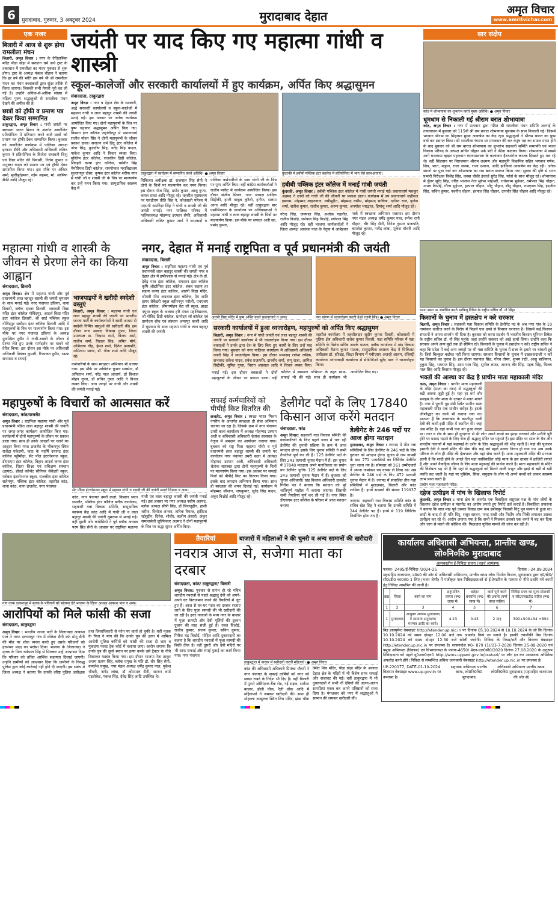6 मुरादाबाद, गुरुवार, 3 अक्टूबर 2024
मुरादाबाद देहात
अमृत विचार
www.amritvichar.com
एक नजर
बिलारी में आज से शुरू होगा रामलीला मंचन
बिलारी, अमृत विचार : नगर के ऐतिहासिक मंदिर पीडा खेड़ा में सनातन धर्म अर्थ ट्रस्ट के तत्वाधान में रामलीला का मंचन गुरुवार से शुरू होगा। ट्रस्ट के अध्यक्ष पंकज चौहान ने बताया कि हर वर्ष की भांति इस वर्ष भी श्री रामलीला मंचन का मंचन कलाकारों द्वारा सुंदर तरीके से किया जाएगा। जिसकी सभी तैयारी पूरी कर ली गई है। उन्होंने अधिक-से-अधिक संख्या में महिला पुरुष श्रद्धालुओं से रामलीला मंचन देखने की अपील की है।
छात्रों को ट्रॉफी व प्रमाण पत्र देकर किया सम्मानित
ठाकुरद्वारा, अमृत विचार : गांधी जयंती पर स्वच्छता भारत मिशन के अंतर्गत आयोजित प्रतियोगिता में प्रतिभाग करने वाले छात्रों को प्रमाण पत्र ट्रॉफी देकर सम्मानित किया। बुधवार को आयोजित कार्यक्रम में पालिका अध्यक्ष इरफान सैफी और अधिशासी अधिकारी ललित कुमार ने प्रतियोगिता के विजेता सरस्वती शिशु एवं विद्या मंदिर की प्रियांशी, नितेश कुमार व अनुष्का यादव को प्रमाण पत्र एवं ट्रॉफी देकर सम्मानित किया गया। इस मौके पर अंकित शर्मा, मुजीबुर्रहमान, नईम अहमद, मो. आसिफ सैफी आदि मौजूद रहे।
जयंती पर याद किए गए महात्मा गांधी व शास्त्री
स्कूल-कालेजों और सरकारी कार्यालयों में हुए कार्यक्रम, अर्पित किए श्रद्धासुमन
संवाददाता, ठाकुरद्वारा
अमृत विचार : नगर व देहात क्षेत्र के सरकारी, अर्द्ध सरकारी कार्यालयों व स्कूल-कालेजों में महात्मा गांधी व लाल बहादुर शास्त्री की जयंती मनाई गई। इस अवसर पर अनेक कार्यक्रम आयोजित किए गए। दोनों महापुरुषों के चित्र पर पुष्प चढ़ाकर श्रद्धासुमन अर्पित किए गए। किसान इंटर कॉलेज जहांगीरपुर में प्रधानाचार्य राजीव मोहन सिंह ने दोनों महापुरुषों के जीवन प्रकाश डाला। सनातन धर्म हिंदू इंटर कॉलेज में नरेश सिंह, कुलदीप सिंह, यतेंद्र सिंह बादल, पाकेश कुमार आदि ने विचार व्यक्त किए। मुस्लिम इंटर कॉलेज, राजकीय डिग्री कॉलेज, शिवहरि कन्या इंटर कॉलेज, धर्मवीर सिंह मेमोरियल डिग्री कॉलेज, रामगोपाल महाविद्यालय सुल्तानपुर दोस्त, कृषक इंटर कॉलेज शरीफ नगर में गांधी जी व शास्त्री जी के चित्र पर माल्यार्पण कर उन्हें नमन किया गया। सामुदायिक स्वास्थ्य केंद्र में
ठाकुरद्वारा में कार्यक्रम में सम्मानित करते अतिथि। ● अमृत विचार
कुंदरकी में हबीबी पब्लिक इंटर कालेज में प्रतियोगिता में भाग लेते छात्र-छात्राएं।
चिकित्सा अधीक्षक डॉ. राजपाल सिंह सैनी ने दोनों के चित्रों पर माल्यार्पण कर नमन किया। इस दौरान नरेश सिंह, प्रमोद कुमार, आशु गुप्ता, कमल रावत आदि मौजूद रहे। तहसील मुख्यालय पर एसडीएम प्रीति सिंह ने, कोतवाली परिसर में एएसपी अमरिंदर सिंह ने गांधी व शास्त्री जी की जयंती मनाई। नगर पालिका परिषद में पालिकाध्यक्ष मोहम्मद इरफान सैफी, अधिशासी अधिकारी ललित कुमार आर्य ने सभासदों व पालिका कर्मचारियों के साथ गांधी जी के चित्र पर पुष्प अर्पित किए। वहीं कांग्रेस कार्यकर्ताओं ने राजीव मार्केट में कार्यक्रम आयोजित किया। इस दौरान संजीव सिंघल, नगर अध्यक्ष सादिक सिद्दीकी, हाजी याकूब कुरैशी, हनीफ, सलमा आगा आदि मौजूद रहे। वहीं ठाकुरद्वारा बार एसोसिएशन के कार्यालय पर अधिवक्ताओं ने महात्मा गांधी व लाल बहादुर शास्त्री के चित्रों पर माल्यार्पण किया। इस मौके पर सफदर अली खा, प्रमोद कुमार,
हबीबी पब्लिक इंटर कॉलेज में मनाई गांधी जयंती
कुंदरकी, अमृत विचार : हबीबी पब्लिक इंटर कॉलेज में गांधी जयंती मनाई गई। प्रधानाचार्य मशकूर अहमद ने छात्रों को गांधी जी की जीवनी पर प्रकाश डाला। कार्यक्रम में उप प्रधानाचार्य जहीरुल इस्लाम, मोहम्मद शाहनवाज, वसीमुद्दीन, मोहम्मद वसीम, मोहम्मद साकिब, दानिश राज, बृजेश शर्मा, सतीश कुमार, राजीव कुमार, अरुण कुमार, अनमोल भारद्वाज, हिमांशु शर्मा आदि मौजूद रहे।
नरेन्द्र सिंह, जयपाल सिंह, अशोक गहलौत, राजीव विश्नोई, धर्मपाल सिंह विश्नोई, श्योराज सिंह आदि मौजूद रहे। वहीं भाजपा कार्यकर्ताओं ने जिला अध्यक्ष आकाश पाल के नेतृत्व में आंबेडकर पार्क में स्वच्छता अभियान चलाया। इस दौरान नगर मंडल अध्यक्ष धर्मेंद्र कुमार पाल, रूपेश रानी चौहान, वीर सिंह सैनी, दिनेश कुमार प्रजापति, कमलेश कुमार, नागेंद्र लांबा, मुकेश चौधरी आदि मौजूद रहे।
सार संक्षेप
कांठ में शोभायात्रा का शुभारंभ करते मुख्य अतिथि। ● अमृत विचार
धूमधाम से निकाली गई श्रीराम बरात शोभायात्रा
कांठ, अमृत विचार : नगर में प्रशासन द्वारा गठित श्री रामलीला मंचन समिति अरगाई के तत्वावधान में बुधवार को 115वीं श्री राम बारात शोभायात्रा धूमधाम के साथ निकाली गई। जिसमें भगवान श्रीराम का सिंहासन मुख्य आकर्षण का केंद्र रहा। श्रद्धालुओं ने श्रीराम बारात का पुष्प वर्षा कर स्वागत किया। श्री रामलीला रंगमंच पर मंगलवार की रात धनुष यज्ञ का सफल मंचन होने के बाद बुधवार को श्री राम बारात शोभायात्रा का शुभारंभ सहकारी समिति सभापति एवं भारत विकास परिषद के अध्यक्ष सचिन चौहान उर्फ बंटी ने फीता काटकर किया। शोभायात्रा में सबसे आगे घनश्याम व्हाइट पहलवान व्यायामशाला के कलाकार हैरतअंगेज करतब दिखाते हुए चल रहे थे। वहीं सिंहासन पर विराजमान श्रीराम लक्ष्मण और महामुनि विश्वामित्र सहित भगवान गणेश, शिव, भरत, शत्रुघ्न, राजा जनक, राजा दशरथ, आदि झांकियां आकर्षण का केंद्र रही। अनेक स्थानों पर पुष्प वर्षा कर शोभायात्रा का राम बारात स्वागत किया गया। सुरक्षा की दृष्टि से थाना प्रभारी निरीक्षक विजेंद्र सिंह, कस्बा चौकी इंचार्ज सुरेंद्र सिंह, फोर्स के साथ मौजूद रहे। शोभायात्रा में कुँवर सुरेंद्र सिंह, वरिष्ठ भाजपा नेता मुकेश माहेश्वरी, राधेश्याम भुईयार, धर्मपाल सिंह चौहान, अभय विश्नोई, गौरव भुईयार, हरपाल चौहान, सीटू चौहान, बीनू चौहान, रामकृष्ण सिंह, इंद्रजीत सिंह, सचिन कुमार, नवनीत चौहान, हरपाल सिंह चौहान, दानवीर सिंह चौहान आदि मौजूद रहे।
महात्मा गांधी व शास्त्री के जीवन से प्रेरणा लेने का किया आह्वान
संवाददाता, डिलारी
अमृत विचार: क्षेत्र में महात्मा गांधी और पूर्व प्रधानमंत्री लाल बहादुर शास्त्री की जयंती धूमधाम के साथ मनाई गई। नगर पंचायत ढकिया, थाना डिलारी, ब्लॉक दफ्तर डिलारी, सरस्वती विद्या मंदिर इंटर कॉलेज गोविंदपुर, आदर्श विद्या मंदिर इंटर कॉलेज डिलारी, श्री साईं पब्लिक स्कूल गोविंदपुर सर्वोदय इंटर कॉलेज डिलारी आदि में महापुरुषों के चित्र पर माल्यार्पण किया गया। इस मौके पर नगर पंचायत ढकिया के अध्यक्ष मुजम्मिल हुसैन ने गांधी-शास्त्री के जीवन से प्रेरणा लेते हुए उनके मार्गदर्शन पर चलने को प्रेरित किया। इस दौरान इस मौके पर अधिशासी अधिकारी प्रियंका कुमारी, रिफाकत हुसैन, रऊफ सभासद व सफाई
भाजपाइयों ने खरीदी स्वदेशी वस्तुएं
बिलारी, अमृत विचार : महात्मा गांधी एवं लाल बहादुर शास्त्री की जयंती पर भारतीय जनता पार्टी के कार्यकर्ताओं ने खादी आश्रम से स्वदेशी निर्मित वस्तुओं की खरीदारी की। इस दौरान नगर अध्यक्ष विकास गुप्ता, जिला उपाध्यक्ष डा. विश्वास शर्मा, विजय शर्मा, राजीव शर्मा, निहाल सिंह, अमित मौर्य, अभिलाष गौड़, हेमंत शर्मा, दिनेश प्रजापति, अमिताभ सागर, डॉ. गीता शर्मा आदि मौजूद रहे।
कर्मचारियों के साथ स्वच्छता अभियान भी चलाया गया। इस मौके पर अखिलेश कुमार सक्सेना, डॉ अमिताभ शर्मा, नरेंद्र पाल आचार्य, डॉ विशाल मोहन गुप्ता, डॉ सचिन गुप्ता आदि ने विचार व्यक्त किए। अन्य जगहों पर गांधी और शास्त्री की जयंती मनाई गई।
नगर, देहात में मनाई राष्ट्रपिता व पूर्व प्रधानमंत्री की जयंती
संवाददाता, बिलारी
अमृत विचार : राष्ट्रपिता महात्मा गांधी एवं पूर्व प्रधानमंत्री लाल बहादुर शास्त्री की जयंती नगर व देहात क्षेत्र में हर्षोल्लास से मनाई गई। क्षेत्र के डॉ. देवेंद्र पाल इंटर कॉलेज, रामरतन इंटर कॉलेज कृषि औद्योगिक इंटर कॉलेज, शंकर सहाय हर सहाय कन्या इंटर कॉलेज, आरपी विद्या मंदिर, श्रीमती मीरा अग्रवाल इंटर कॉलेज, प्रेम शांति हायर सेकेंडरी स्कूल बहीरनपुर नरौली, एचएसए इंटर कॉलेज, श्रीमनमोहन वैद्य जी स्कूल, ब्राइट फ्यूचर स्कूल के अलावा हरि मंगल महाविद्यालय, श्री गोविंद डिग्री कॉलेज, ग्रामोदय लॉ कॉलेज एवं ग्रामोदय शोध एवं संस्थान अमरपुर काशी आदि में धूमधाम के साथ महात्मा गांधी व लाल बहादुर शास्त्री की जयंती
आरपी विद्या मंदिर में पुष्प अर्पित करते प्रधानाचार्य व अन्य।
नपा प्रांगण में ध्वजारोहण करती ईओ रजनी सिंह। ● अमृत विचार
सरकारी कार्यालयों में हुआ ध्वजारोहण, महापुरुषों को अर्पित किए श्रद्धासुमन
बिलारी, अमृत विचार : नगर में गांधी जयंती एवं लाल बहादुर शास्त्री की जयंती पर सरकारी कार्यालय में भी ध्वजारोहण किया गया। इस दौरान वक्ताओं ने उनके द्वारा देश के लिए किए हुए कार्यों के लिए उन्हें याद किया गया। बुधवार को नगर पालिका कार्यालय में अधिशासी अधिकारी रजनी सिंह ने ध्वजारोहण किया। इस दौरान सभासद राकेश रफीक, सभासद राकेश यादव, प्रवेश प्रजापति, दानवीर शर्मा, हप्पू राजा, आमिल सिद्दीकी, सुमित गुप्ता, चिराग अग्रवाल आदि ने विचार व्यक्त किए। तहसील कार्यालय में तहसीलदार सुदीप कुमार तिवारी, कोतवाली में पुलिस क्षेत्र अधिकारी राजेश कुमार तिवारी, गन्ना समिति परिसर में गन्ना समिति के विशेष सचिव आरके पाठक, ब्लॉक कार्यालय में खंड विकास अधिकारी चैतन्य कुमार पाठक, सामुदायिक स्वास्थ्य केंद्र में चिकित्सा अधीक्षक डॉ. हरिश्चंद्र, शिक्षा विभाग में एबीएसए अजरहे आलम, रजिस्ट्री कार्यालय आंगनवाड़ी कार्यालय में सीडीपीओ सुरेंद्र पाल ने ध्वजारोहण किया।
मनाई गई। इस दौरान वक्ताओं ने दोनों महापुरुषों के जीवन पर प्रकाश डाला। वहीं कॉलेज में स्वच्छता अभियान के तहत साफ-सफाई भी की गई। साथ ही कार्यक्रम भी आयोजित किए गए।
महापुरुषों के विचारों को आत्मसात करें
संवाददाता, कांठ/छजलैट
अमृत विचार : राष्ट्रपिता महात्मा गांधी और पूर्व प्रधानमंत्री पंडित लाल बहादुर शास्त्री की जयंती पर जगह-जगह कार्यक्रम आयोजित किए गए। कार्यक्रमों में दोनों महापुरुषों के जीवन पर प्रकाश डाला गया। साथ ही उनके आदर्शों पर चलने का आह्वान किया गया। छजलैट के भीकनपुर स्थित राजेंद्रा एकेडमी, कांठ के महर्षि दयानंद इंटर कॉलेज पट्टीमौढ़ा, सेंट पॉल इंटरनेशनल स्कूल, डीएसएम इंटर कॉलेज, बिहार आदर्श कन्या इंटर कॉलेज, जिला शिक्षा एवं प्रशिक्षण संस्थान (डायट), हॉवर्ड कॉन्वेंट सीनियर सेकेंडरी स्कूल, ग्लोबल इंटरनेशनल स्कूल, राजकीय इंटर कॉलेज सलेमपुर, पब्लिक इंटर कॉलेज, तहसील कांठ, थाना कांठ, थाना छजलैट, नगर पंचायत
सेंट पॉल्स इंटरनेशनल स्कूल में महात्मा गांधी व शास्त्री जी की जयंती मनाते शिक्षक व अन्य।
कांठ, नगर पंचायत उमरी कलां, किसान भवन छजलैट, पब्लिक इंटर कॉलेज ब्लॉक कार्यालय, सहकारी गन्ना विकास समिति, सामुदायिक स्वास्थ्य केंद्र कांठ आदि में गांधी जी व लाल बहादुर शास्त्री की जयंती धूमधाम से मनाई गई। वहीं दूसरी ओर कांग्रेसियों ने पूर्व ब्लॉक अध्यक्ष परम सिंह सैनी के आवास पर राष्ट्रपिता महात्मा गांधी एवं लाल बहादुर शास्त्री की जयंती मनाई गई। इस अवसर पर नगर अध्यक्ष नसीम अहमद, ब्लॉक अध्यक्ष सीपी सिंह, डॉ सिराजुद्दीन, हाजी शरीफ, फ़िरोज अनवर, तारिक रियाज, हाफ़िज रईसुद्दीन, दिनेश, शौवीर, कलीम अंसारी, अंकुर समाजसेवी जुल्फिकार अहमद ने दोनों महापुरुषों के चित्र पर श्रद्धा सुमन अर्पित किए।
सफाई कर्मचारियों को पीपीई किट वितरित की
छजलैट, अमृत विचार : स्वच्छ भारत मिशन नगरीय के अन्तर्गत स्वच्छता ही सेवा अभियान चलाया जा रहा है। जिसके क्रम में नगर पंचायत उमरी कलां कार्यालय में अध्यक्ष मोहम्मद उस्मान अली व अधिशासी अधिकारी श्वेतांक सारस्वत के नेतृत्व में श्रमदान का आयोजन कराया गया। बुधवार को राष्ट्र पिता महात्मा गाँधी व पूर्व प्रधानमंत्री लाल बहादुर शास्त्री की जयंती पर कार्यालय नगर पंचायत उमरी कलां में अध्यक्ष मोहम्मद उस्मान अली, अधिशासी अधिकारी श्वेतांक सारस्वत द्वारा दोनों महापुरुषों के चित्रों पर माल्यार्पण किया गया। इस अवसर पर सफाई मित्रों को पीपीई किट का वितरण किया गया। इसके बाद श्रमदान अभियान किया गया। साथ ही स्वच्छता की शपथ दिलाई गई। कार्यक्रम में मोहम्मद जीशान, जयकुमार, सुरेंद्र सिंह यादव, अंकुर विश्नोई आदि मौजूद रहे।
डेलीगेट पदों के लिए 17840 किसान आज करेंगे मतदान
संवाददाता, कांठ
अमृत विचार: सहकारी गन्ना विकास समिति की कार्यकारिणी के लिए पहले चरण में चल रही डेलीगेट की चुनावी प्रक्रिया के क्रम में आज मतदान होगा। इसके लिए चुनाव समिति ने सभी तैयारियां पूर्ण कर ली हैं। 125 डेलीगेट पदों के लिए 243 प्रत्याशी चुनाव मैदान में हैं। इस चुनाव में 17840 मतदाता अपने मताधिकार का प्रयोग कर डेलीगेट चुनेंगे। 125 डेलीगेट पदों के लिए 243 प्रत्याशी चुनाव मैदान में हैं। बुधवार को चुनाव अधिकारी/ खंड विकास अधिकारी छजलैट गिरीश पंत ने बताया कि मतदान को पूरे शांतिपूर्ण माहौल में कराया जाएगा। जिसकी सभी तैयारियां पूर्ण कर ली गई हैं। नगर स्थित डीएसएम इंटर कॉलेज के परिसर में आज मतदान कराया
डेलीगेट के 246 पदों पर आज होगा मतदान
मुरादाबाद, अमृत विचार : जनपद में तीन गन्ना समितियों के लिए डेलीगेट के 246 पदों के लिए गुरुवार को मतदान होगा। चुनाव में नाम वापसी के बाद 772 प्रत्याशियों का निर्विरोध डेलीगेट चुना जाना तय है। सोमवार को 261 उम्मीदवारों ने अपना नामांकन पत्र वापस ले लिया था। अब डेलीगेट के 246 पदों के लिए 472 प्रत्याशी चुनाव मैदान में हैं। जनपद में संचालित तीन गन्ना समितियों में मुरादाबाद, बिलारी और कांठ शामिल हैं। इनमें सदस्यों की संख्या 119937 है।
जाएगा। सहकारी गन्ना विकास समिति कांठ के सचिव खेत सिंह ने बताया कि उनकी समिति में 244 डेलीगेट पद हैं। इनमें से 119 निर्विरोध निर्वाचित होना तय है।
धरना स्थल पर संबोधित करते भाकियू टिकैत के राष्ट्रीय सचिव डॉ. नौ सिंह।
किसानों के चुनाव में हस्तक्षेप न करे सरकार
बिलारी, अमृत विचार : सहकारी गन्ना विकास समिति के डेलीगेट पद के अब नगर गांव के 10 नामांकन खारिज करने के विरोध में पिछले एक हफ्ते से किसान धरनारत है। जिसमें कई किसान संगठनों ने अपना समर्थन भी दिया है। बुधवार को धरना प्रदर्शन में भारतीय किसान यूनियन टिकैत के राष्ट्रीय सचिव डॉ. नौ सिंह पहुंचे। जहां उन्होंने सरकार को आड़े हाथों लिया। उन्होंने कहा कि सरकार अपने अन्य मुद्दों तक ही सीमित रहे। किसानों के चुनाव में हस्तक्षेप न करें। राष्ट्रीय सचिव ने कहा कि प्रदेश में कई अन्य जगहों पर भी गन्ना समिति के चुनाव में सत्ता के इशारे पर धांधली हुई है। जिसे बिल्कुल बर्दाश्त नहीं किया जाएगा। सरकार किसानों के चुनाव में दखलअंदाजी न करें यह किसानों का चुनाव है। इस दौरान यशपाल सिंह, गौरव तोमर, शुभम राठी, आशु बालियान, हुकुम सिंह, भयराज सिंह, उदय पाल सिंह, सुनील लाठर, आनन्द वीर सिंह, महक सिंह, विजय पाल सिंह आदि किसान मौजूद रहे।
भक्तों की आस्था का केंद्र है प्राचीन माता महाकाली मंदिर
कांठ, अमृत विचार : प्राचीन माता महाकाली के मंदिर (माता का थान) से श्रद्धालुओं की बड़ी आस्था जुड़ी हुई है। यहां हर धर्म और मजहब के लोग माता के दरबार में मन्नत मांगते है। नगर में पुरानी गुड़ मंडी स्थित प्राचीन माता महाकाली मंदिर एक प्राचीन धरोहर है। इसके जीर्णोद्धार का कार्य भी कराया गया था। मान्यता है कि उत्तराखंड के काशीपुर वाली देवी की कभी इसी मंदिर में स्थापित थी। जहां अब मंदिर है। वहां कभी घना वन हुआ करता था। नगर व क्षेत्र के साथ ही दूरदराज से भी लोग अपने बच्चों का झाड़ा लगवाने और मनौती पूरी होने पर प्रसाद चढ़ाने के लिए रोज ही श्रद्धालु मंदिर पर पहुंचते हैं। इस मंदिर पर साल के चैत्र और शारदीय नवरात्रों में यहां महामाई के दर्शन के लिए श्रद्धालुओं की भीड़ रहती है। यहां की पुजारन इमरती देवी ने सालों मंदिर की सेवा की। कई वर्ष पहले उनका निधन हो गया था। अब उनके परिवार के लोग ही मंदिर की देखभाल और यहां सेवा करते हैं। माता महाकाली मंदिर की मान्यता इतनी है कि शादी होने के अगले दिन यहां नवविवाहित जोड़े माता के इस दरबार में हाजिरी लगाते हैं और अपने वैवाहिक जीवन के लिए माता महामाई की प्रार्थना करते हैं। माता महाकाली के मंदिर की विशेषता यह भी है कि यहां से श्रद्धालुओं को मिलने वाली भभूत और झाड़े से बड़ी से बड़ी व्याधि कट जाती है। यहां पर मुस्लिम, सिख, समुदाय के लोग भी अपने बच्चों को लाकर स्वास्थ्य लाभ प्राप्त करते हैं।
प्राचीन माता महाकाली मंदिर।
दहेज उत्पीड़न में पांच के खिलाफ रिपोर्ट
कुंदरकी, अमृत विचार : थाना क्षेत्र के अंतर्गत एक विवाहिता ससुराल पक्ष के पांच लोगों के खिलाफ दहेज उत्पीड़न व मारपीट का आरोप लगाते हुए रिपोर्ट दर्ज कराई है। विवाहिता उपासना ने बताया कि सात माह पूर्व उसका विवाह ग्राम कब हबीबपुर निवासी चिंटू पुत्र सरवन से हुआ था। शादी के बाद से ही पति चिंटू, ससुर सरवन, ननद राखी और निर्दोष और पिंकी लगातार उसका उत्पीड़न कर रहे थे। आरोप लगाया गया है कि सभी ने मिलकर उसको एक कमरे में बंद कर दिया और जान से मारने की कोशिश की। फिलहाल पुलिस मामले की जांच कर रही है।
गांव तरफ दलपतपुर में मृतक के परिजनों को सांत्वना देते भाजपा के जिला अध्यक्ष आकाश पाल व अन्य।
आरोपियों को मिले फांसी की सजा
संवाददाता, ठाकुरद्वारा
अमृत विचार : भारतीय जनता पार्टी के जिलाध्यक्ष आकाश पाल ने तरफ दलपतपुर गांव में लोकेश सैनी उर्फ मोनू सैनी की मौत पर शोक व्यक्त करते हुए उसके परिजनों को हरसंभव मदद का भरोसा दिया। भाजपा के जिलाध्यक्ष ने मृतक के पिता धर्मपाल सिंह से मिलकर उन्हें आश्वासन दिया कि परिवार को उचित आर्थिक सहायता दिलाई जाएगी। उन्होंने ग्रामीणों को आश्वासन दिया कि ग्रामीणों के विरुद्ध पुलिस द्वारा कोई कार्रवाई नहीं होने दी जाएगी। इस संबंध में जिला अध्यक्ष ने बताया कि उनकी वरिष्ठ पुलिस अधीक्षक तथा जिलाधिकारी से फोन पर वार्ता हो चुकी है। वहीं मृतक के पिता ने मांग की कि उनके पुत्र की हत्या में शामिल आरोपी पुलिस कर्मियों को फांसी की सजा दी जाए व मुकदमा फास्ट ट्रेक कोर्ट में चलाया जाए। आरोप लगाया कि उनके पुत्र की दूसरे स्थान पर हत्या करके उसे ट्रैक्टर के नीचे दिखाकर षड्यंत्र किया गया। इस दौरान भाजपा नेता ठाकुर अजय प्रताप सिंह, ब्लॉक प्रमुख के पति डॉ. वीर सिंह सैनी, कमलेश प्रमुख, नगर मंडल अध्यक्ष धर्मेंद्र कुमार पाल, मुकेश चौधरी, नागेंद्र लांबा, डॉ ओमपाल सैनी, साजन शर्मा एडवोकेट, पंकज सिंह, देवेंद्र सिंह आदि उपस्थित थे।
तैयारियां बाजारों में महिलाओं ने की चुनरी व अन्य सामानों की खरीदारी
नवरात्र आज से, सजेगा माता का दरबार
संवाददाता, कांठ/ ठाकुरद्वारा/ बिलारी
अमृत विचार: गुरुवार से प्रारंभ हो रहे पवित्र शारदीय नवरात्रों से पहले श्रद्धालु देवी को अपने-अपने घर विराजमान करने की तैयारियों में जुट हुए हैं। आज से घर-घर माता का दरबार सजाए जाने के लिए पूजा सामग्री की भी खरीदारी की जा रही है। इधर नवरात्रों के मध्य नगर के बाजार में पूजा सामग्री और देवी मूर्तियों की दुकान दुल्हन की तरह सजी हुई हैं। रजत विश्नोई, राजीव कुमार, संजय कुमार, सचिन कुमार, गिरीश चंद्र विश्नोई, मोहित आदि दुकानदारों का कहना है कि शारदीय नवरात्रों में पूजा सामग्री की बिक्री ठीक है। वहीं दूसरी ओर देवी मंदिरों पर भी साफ सफाई और रंगाई पुताई का कार्य किया गया। नगर पंचायत
ठाकुरद्वारा में बाजार में खरीदारी करतीं महिलाएं। ● अमृत विचार
कांठ की अधिशासी अधिकारी प्रियंका चौधरी ने नगर पंचायत के सफाई कर्मियों को नगर को स्वच्छ रखने के निर्देश भी दिए हैं। वहीं बिलारी में पुराने ओरिएंटल बैंक रोड, नई सड़क, सर्राफा बाजार, होली चौक, रैली चौक आदि में महिलाओं ने जमकर खरीदारी की। साथ ही मोहल्ला अब्दुल्ला स्थित शिव मंदिर, झंडा चौक स्थित शिव मंदिर, पीडा खेड़ा मंदिर के अलावा देहात क्षेत्र के मंदिरों में भी विशेष साफ सफाई और सजावट की गई। वहीं ठाकुरद्वारा में भी दुकानदारों ने सभी नौ देवियों की अलग-अलग सामग्रियां एकत्र कर अपने प्रतिष्ठानों को सजा दिया है। मंगलवार को नगर में श्रद्धालुओं ने सामान की जमकर खरीदारी की।
कार्यालय अधिशासी अभियन्ता, प्रान्तीय खण्ड, लो०नि०वि० मुरादाबाद
अल्पकालीन ई-निविदा सूचना (चतुर्थ आमंत्रण)
पत्रांकः- 2495/ई-निविदा /2024-25 दिनांक :-24.09.2024
महामहिम राज्यपाल, उ0प्र0 की ओर से अधिशासी अभियन्ता, प्रान्तीय खण्ड लोक निर्माण विभाग, मुरादाबाद द्वारा ए0/बी0/सी0/डी0 का0सं0-1 लिए (भवन श्रेणी) में पंजीकृत पात्र निविदादाताओं से ई-टेण्डरिंग के माध्यम से नीचे दर्शाये गये कार्यो हेतु निविदा आमंत्रित की जाती है।
| क्र0 | जिला | कार्य का नाम | अनुमानित लागत (रू0 लाख में) | धरोहर धनराशि (रू0 लाख में) | कार्य पूर्ण करने की अवधि (वर्षा काल सहित) | निविदा प्रपत्र का मूल्य स्टेशनरी व जी0एस0टी0 सहित (रू0 में) |
| --- | --- | --- | --- | --- | --- | --- |
| 1 | 2 | 3 | 4 | 5 | 6 | 7 |
| 1 | मुरादाबाद | आयुक्त आवास मुरादाबाद में सामान्य अनुरक्षण/मरम्मत आदि का कार्य। | 4.23 | 0.43 | 2 माह | 300+500+54 =854 |
बिड डाक्यूमेन्ट वेबसाइट http://etender.up.nic.in पर दिनांक 05.10.2024 से 10.10.2024 के जो कि दिनांक 10.10.2024 को समय दोपहर 12.00 बजे तक अपलोड किये जा सकते है। इसकी तकनीकी बिड दिनांक 10.10.2024 को समय दोपहर 12.30 बजे खोली जायेगी। निविदा के नियम/शर्तें और विवरण वेबसाइट http://etender.up.nic.in पर उपलब्ध है। शासनादेश सं0- 879 (1)/23-7-2020 दिनांक 25-08-2020 एवं प्रमुख अभियन्ता (विकास) एवं विभागाध्यक्ष के पत्रांक-4650/ 4एन-एल0सी0/2020 दिनांक 27.08.2020 के अनुरूप निविदादाता को पहले यू0आर0एल0 http://wms.uppwd.gov.in/prahari/ पर लॉग इन कर आवश्यक अभिलेख अपलोड करने होंगे। निविदा से सम्बन्धित अधिक जानकारी वेबसाइट http://etender.up.nic.in पर उपलब्ध है।
UP-220177, DATE-01-10-2024 विज्ञापन वेबसाइट www.up.gov.in पर उपलब्ध है। सहायक अभियन्ता प्रान्तीय खण्ड, लो0नि0वि0 मुरादाबाद अधिशासी अभियन्ता प्रान्तीय खण्ड, लो0नि0वि0 मुरादाबाद (महामहिम राज्यपाल की ओर से)